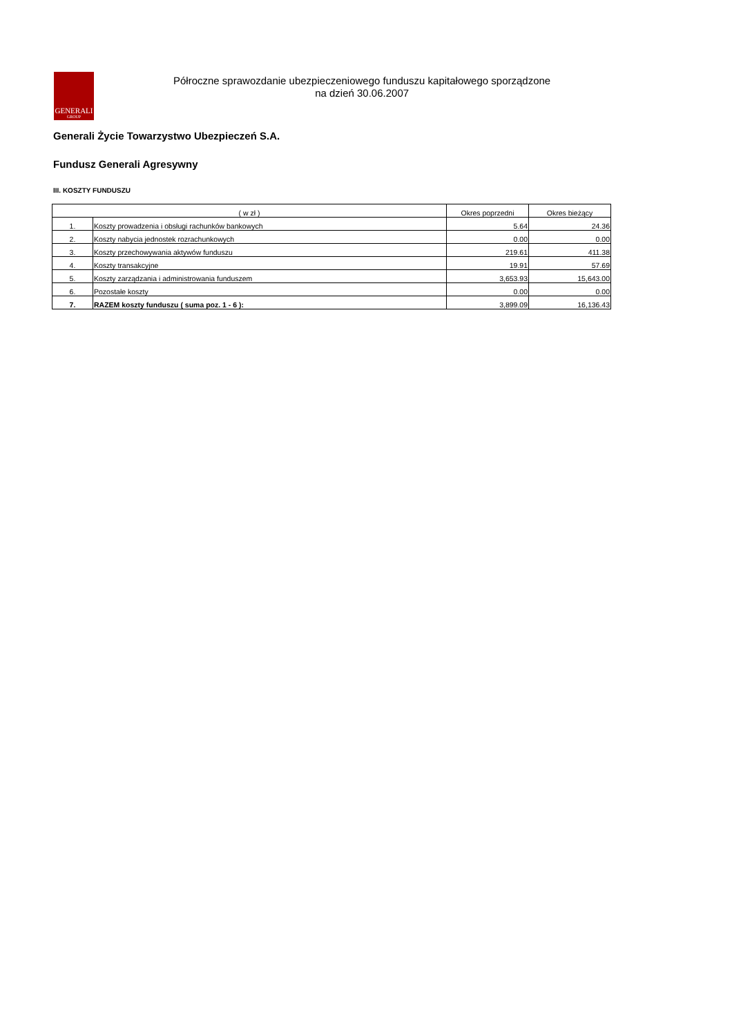GENERALI
GROUP
Półroczne sprawozdanie ubezpieczeniowego funduszu kapitałowego sporządzone
na dzień 30.06.2007
Generali Życie Towarzystwo Ubezpieczeń S.A.
Fundusz Generali Agresywny
III. KOSZTY FUNDUSZU
| ( w zł ) | | Okres poprzedni | Okres bieżący |
| --- | --- | --- | --- |
| 1. | Koszty prowadzenia i obsługi rachunków bankowych | 5.64 | 24.36 |
| 2. | Koszty nabycia jednostek rozrachunkowych | 0.00 | 0.00 |
| 3. | Koszty przechowywania aktywów funduszu | 219.61 | 411.38 |
| 4. | Koszty transakcyjne | 19.91 | 57.69 |
| 5. | Koszty zarządzania i administrowania funduszem | 3,653.93 | 15,643.00 |
| 6. | Pozostałe koszty | 0.00 | 0.00 |
| 7. | RAZEM koszty funduszu ( suma poz. 1 - 6 ): | 3,899.09 | 16,136.43 |